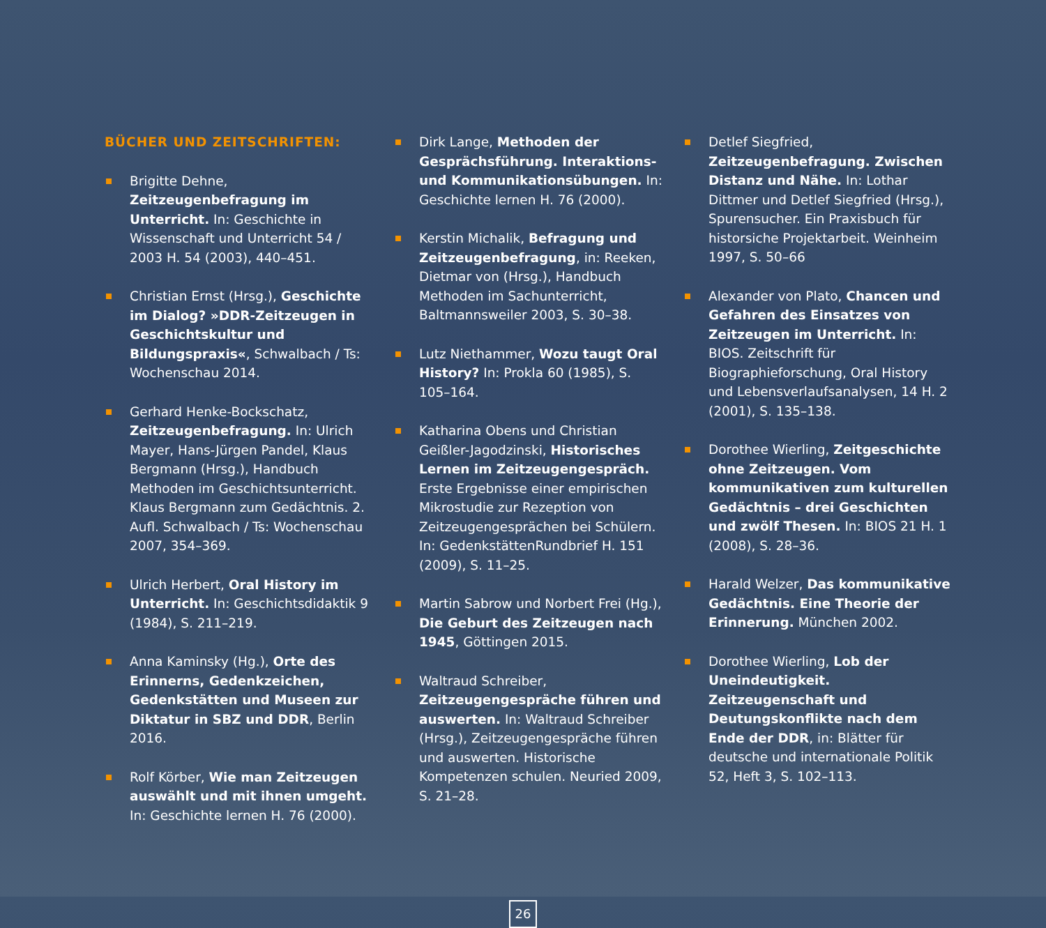BÜCHER UND ZEITSCHRIFTEN:
Brigitte Dehne, Zeitzeugenbefragung im Unterricht. In: Geschichte in Wissenschaft und Unterricht 54 / 2003 H. 54 (2003), 440–451.
Christian Ernst (Hrsg.), Geschichte im Dialog? »DDR-Zeitzeugen in Geschichtskultur und Bildungspraxis«, Schwalbach / Ts: Wochenschau 2014.
Gerhard Henke-Bockschatz, Zeitzeugenbefragung. In: Ulrich Mayer, Hans-Jürgen Pandel, Klaus Bergmann (Hrsg.), Handbuch Methoden im Geschichtsunterricht. Klaus Bergmann zum Gedächtnis. 2. Aufl. Schwalbach / Ts: Wochenschau 2007, 354–369.
Ulrich Herbert, Oral History im Unterricht. In: Geschichtsdidaktik 9 (1984), S. 211–219.
Anna Kaminsky (Hg.), Orte des Erinnerns, Gedenkzeichen, Gedenkstätten und Museen zur Diktatur in SBZ und DDR, Berlin 2016.
Rolf Körber, Wie man Zeitzeugen auswählt und mit ihnen umgeht. In: Geschichte lernen H. 76 (2000).
Dirk Lange, Methoden der Gesprächsführung. Interaktions- und Kommunikationsübungen. In: Geschichte lernen H. 76 (2000).
Kerstin Michalik, Befragung und Zeitzeugenbefragung, in: Reeken, Dietmar von (Hrsg.), Handbuch Methoden im Sachunterricht, Baltmannsweiler 2003, S. 30–38.
Lutz Niethammer, Wozu taugt Oral History? In: Prokla 60 (1985), S. 105–164.
Katharina Obens und Christian Geißler-Jagodzinski, Historisches Lernen im Zeitzeugengespräch. Erste Ergebnisse einer empirischen Mikrostudie zur Rezeption von Zeitzeugengesprächen bei Schülern. In: GedenkstättenRundbrief H. 151 (2009), S. 11–25.
Martin Sabrow und Norbert Frei (Hg.), Die Geburt des Zeitzeugen nach 1945, Göttingen 2015.
Waltraud Schreiber, Zeitzeugengespräche führen und auswerten. In: Waltraud Schreiber (Hrsg.), Zeitzeugengespräche führen und auswerten. Historische Kompetenzen schulen. Neuried 2009, S. 21–28.
Detlef Siegfried, Zeitzeugenbefragung. Zwischen Distanz und Nähe. In: Lothar Dittmer und Detlef Siegfried (Hrsg.), Spurensucher. Ein Praxisbuch für historsiche Projektarbeit. Weinheim 1997, S. 50–66
Alexander von Plato, Chancen und Gefahren des Einsatzes von Zeitzeugen im Unterricht. In: BIOS. Zeitschrift für Biographieforschung, Oral History und Lebensverlaufsanalysen, 14 H. 2 (2001), S. 135–138.
Dorothee Wierling, Zeitgeschichte ohne Zeitzeugen. Vom kommunikativen zum kulturellen Gedächtnis – drei Geschichten und zwölf Thesen. In: BIOS 21 H. 1 (2008), S. 28–36.
Harald Welzer, Das kommunikative Gedächtnis. Eine Theorie der Erinnerung. München 2002.
Dorothee Wierling, Lob der Uneindeutigkeit. Zeitzeugenschaft und Deutungskonflikte nach dem Ende der DDR, in: Blätter für deutsche und internationale Politik 52, Heft 3, S. 102–113.
26